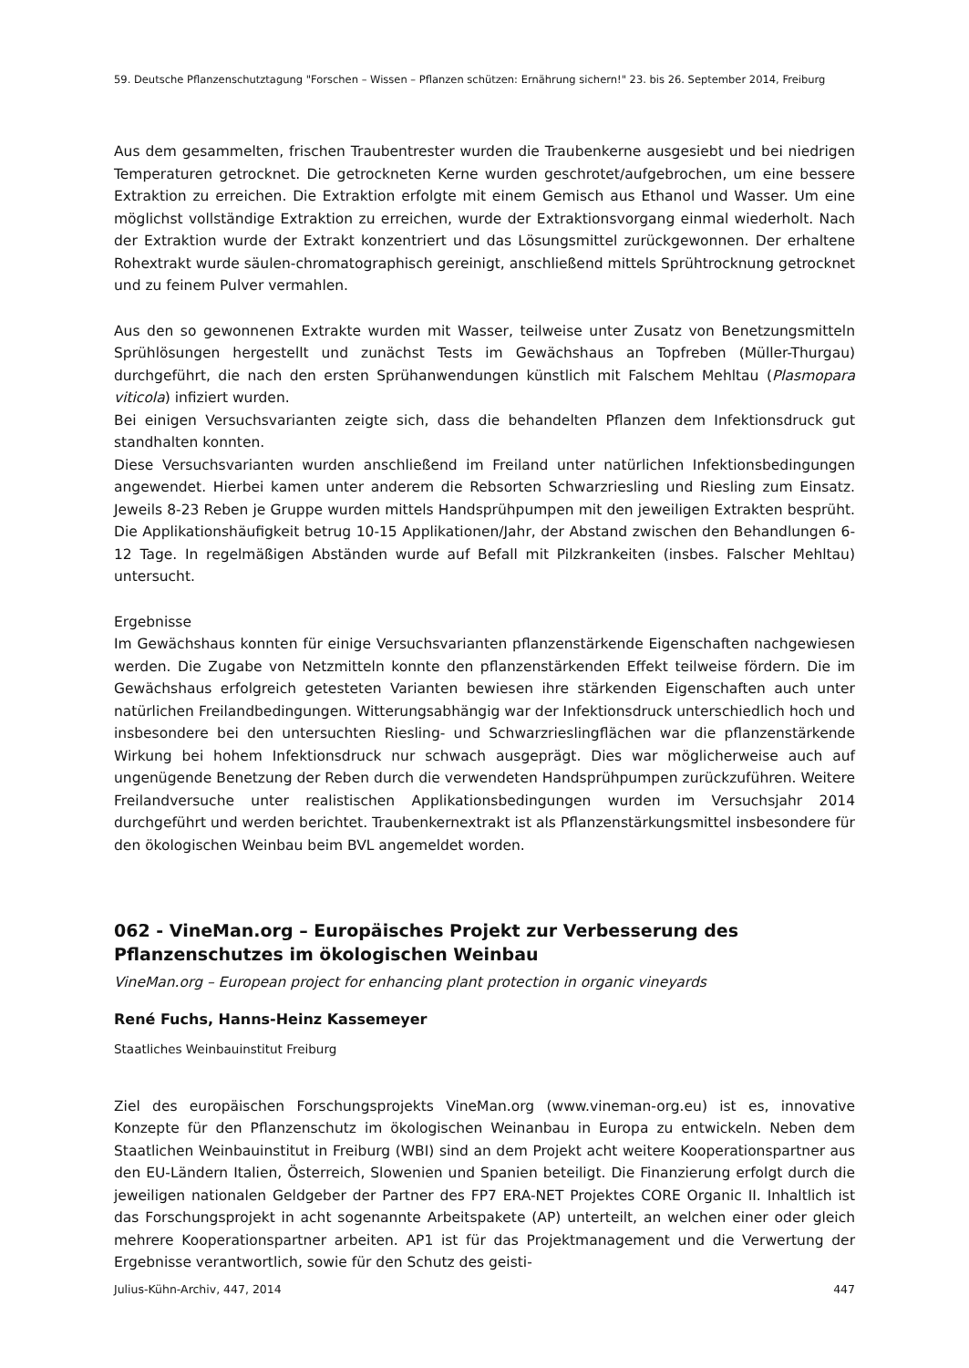59. Deutsche Pflanzenschutztagung "Forschen – Wissen – Pflanzen schützen: Ernährung sichern!" 23. bis 26. September 2014, Freiburg
Aus dem gesammelten, frischen Traubentrester wurden die Traubenkerne ausgesiebt und bei niedrigen Temperaturen getrocknet. Die getrockneten Kerne wurden geschrotet/aufgebrochen, um eine bessere Extraktion zu erreichen. Die Extraktion erfolgte mit einem Gemisch aus Ethanol und Wasser. Um eine möglichst vollständige Extraktion zu erreichen, wurde der Extraktionsvorgang einmal wiederholt. Nach der Extraktion wurde der Extrakt konzentriert und das Lösungsmittel zurückgewonnen. Der erhaltene Rohextrakt wurde säulen-chromatographisch gereinigt, anschließend mittels Sprühtrocknung getrocknet und zu feinem Pulver vermahlen.
Aus den so gewonnenen Extrakte wurden mit Wasser, teilweise unter Zusatz von Benetzungsmitteln Sprühlösungen hergestellt und zunächst Tests im Gewächshaus an Topfreben (Müller-Thurgau) durchgeführt, die nach den ersten Sprühanwendungen künstlich mit Falschem Mehltau (Plasmopara viticola) infiziert wurden.
Bei einigen Versuchsvarianten zeigte sich, dass die behandelten Pflanzen dem Infektionsdruck gut standhalten konnten.
Diese Versuchsvarianten wurden anschließend im Freiland unter natürlichen Infektionsbedingungen angewendet. Hierbei kamen unter anderem die Rebsorten Schwarzriesling und Riesling zum Einsatz. Jeweils 8-23 Reben je Gruppe wurden mittels Handsprühpumpen mit den jeweiligen Extrakten besprüht. Die Applikationshäufigkeit betrug 10-15 Applikationen/Jahr, der Abstand zwischen den Behandlungen 6-12 Tage. In regelmäßigen Abständen wurde auf Befall mit Pilzkrankeiten (insbes. Falscher Mehltau) untersucht.
Ergebnisse
Im Gewächshaus konnten für einige Versuchsvarianten pflanzenstärkende Eigenschaften nachgewiesen werden. Die Zugabe von Netzmitteln konnte den pflanzenstärkenden Effekt teilweise fördern. Die im Gewächshaus erfolgreich getesteten Varianten bewiesen ihre stärkenden Eigenschaften auch unter natürlichen Freilandbedingungen. Witterungsabhängig war der Infektionsdruck unterschiedlich hoch und insbesondere bei den untersuchten Riesling- und Schwarzrieslingflächen war die pflanzenstärkende Wirkung bei hohem Infektionsdruck nur schwach ausgeprägt. Dies war möglicherweise auch auf ungenügende Benetzung der Reben durch die verwendeten Handsprühpumpen zurückzuführen. Weitere Freilandversuche unter realistischen Applikationsbedingungen wurden im Versuchsjahr 2014 durchgeführt und werden berichtet. Traubenkernextrakt ist als Pflanzenstärkungsmittel insbesondere für den ökologischen Weinbau beim BVL angemeldet worden.
062 - VineMan.org – Europäisches Projekt zur Verbesserung des Pflanzenschutzes im ökologischen Weinbau
VineMan.org – European project for enhancing plant protection in organic vineyards
René Fuchs, Hanns-Heinz Kassemeyer
Staatliches Weinbauinstitut Freiburg
Ziel des europäischen Forschungsprojekts VineMan.org (www.vineman-org.eu) ist es, innovative Konzepte für den Pflanzenschutz im ökologischen Weinanbau in Europa zu entwickeln. Neben dem Staatlichen Weinbauinstitut in Freiburg (WBI) sind an dem Projekt acht weitere Kooperationspartner aus den EU-Ländern Italien, Österreich, Slowenien und Spanien beteiligt. Die Finanzierung erfolgt durch die jeweiligen nationalen Geldgeber der Partner des FP7 ERA-NET Projektes CORE Organic II. Inhaltlich ist das Forschungsprojekt in acht sogenannte Arbeitspakete (AP) unterteilt, an welchen einer oder gleich mehrere Kooperationspartner arbeiten. AP1 ist für das Projektmanagement und die Verwertung der Ergebnisse verantwortlich, sowie für den Schutz des geisti-
Julius-Kühn-Archiv, 447, 2014 447